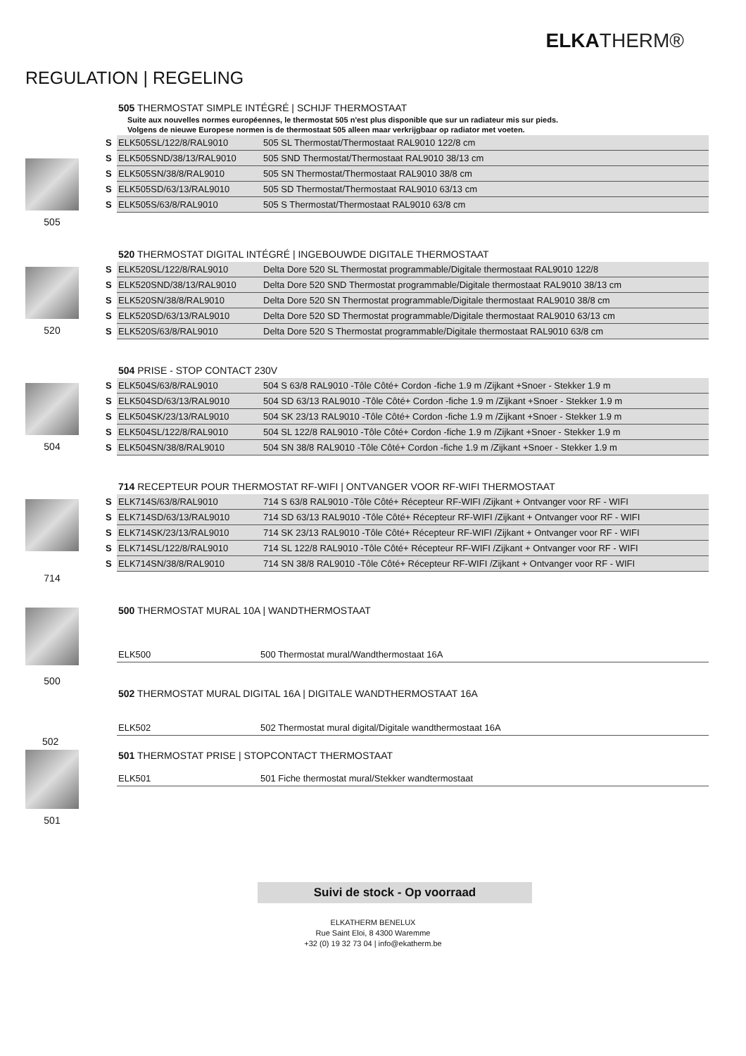ELKATHERM®
REGULATION | REGELING
505 505 THERMOSTAT SIMPLE INTÉGRÉ | SCHIJF THERMOSTAAT
Suite aux nouvelles normes européennes, le thermostat 505 n'est plus disponible que sur un radiateur mis sur pieds.
Volgens de nieuwe Europese normen is de thermostaat 505 alleen maar verkrijgbaar op radiator met voeten.
| S | ELK505SL/122/8/RAL9010 | 505 SL Thermostat/Thermostaat RAL9010 122/8 cm |
| S | ELK505SND/38/13/RAL9010 | 505 SND Thermostat/Thermostaat RAL9010 38/13 cm |
| S | ELK505SN/38/8/RAL9010 | 505 SN Thermostat/Thermostaat RAL9010 38/8 cm |
| S | ELK505SD/63/13/RAL9010 | 505 SD Thermostat/Thermostaat RAL9010 63/13 cm |
| S | ELK505S/63/8/RAL9010 | 505 S Thermostat/Thermostaat RAL9010 63/8 cm |
520 520 THERMOSTAT DIGITAL INTÉGRÉ | INGEBOUWDE DIGITALE THERMOSTAAT
| S | ELK520SL/122/8/RAL9010 | Delta Dore 520 SL Thermostat programmable/Digitale thermostaat RAL9010 122/8 |
| S | ELK520SND/38/13/RAL9010 | Delta Dore 520 SND Thermostat programmable/Digitale thermostaat RAL9010 38/13 cm |
| S | ELK520SN/38/8/RAL9010 | Delta Dore 520 SN Thermostat programmable/Digitale thermostaat RAL9010 38/8 cm |
| S | ELK520SD/63/13/RAL9010 | Delta Dore 520 SD Thermostat programmable/Digitale thermostaat RAL9010 63/13 cm |
| S | ELK520S/63/8/RAL9010 | Delta Dore 520 S Thermostat programmable/Digitale thermostaat RAL9010 63/8 cm |
504 504 PRISE - STOP CONTACT 230V
| S | ELK504S/63/8/RAL9010 | 504 S 63/8 RAL9010 -Tôle Côté+ Cordon -fiche 1.9 m /Zijkant +Snoer - Stekker 1.9 m |
| S | ELK504SD/63/13/RAL9010 | 504 SD 63/13 RAL9010 -Tôle Côté+ Cordon -fiche 1.9 m /Zijkant +Snoer - Stekker 1.9 m |
| S | ELK504SK/23/13/RAL9010 | 504 SK 23/13 RAL9010 -Tôle Côté+ Cordon -fiche 1.9 m /Zijkant +Snoer - Stekker 1.9 m |
| S | ELK504SL/122/8/RAL9010 | 504 SL 122/8 RAL9010 -Tôle Côté+ Cordon -fiche 1.9 m /Zijkant +Snoer - Stekker 1.9 m |
| S | ELK504SN/38/8/RAL9010 | 504 SN 38/8 RAL9010 -Tôle Côté+ Cordon -fiche 1.9 m /Zijkant +Snoer - Stekker 1.9 m |
714 714 RECEPTEUR POUR THERMOSTAT RF-WIFI | ONTVANGER VOOR RF-WIFI THERMOSTAAT
| S | ELK714S/63/8/RAL9010 | 714 S 63/8 RAL9010 -Tôle Côté+ Récepteur RF-WIFI /Zijkant + Ontvanger voor RF - WIFI |
| S | ELK714SD/63/13/RAL9010 | 714 SD 63/13 RAL9010 -Tôle Côté+ Récepteur RF-WIFI /Zijkant + Ontvanger voor RF - WIFI |
| S | ELK714SK/23/13/RAL9010 | 714 SK 23/13 RAL9010 -Tôle Côté+ Récepteur RF-WIFI /Zijkant + Ontvanger voor RF - WIFI |
| S | ELK714SL/122/8/RAL9010 | 714 SL 122/8 RAL9010 -Tôle Côté+ Récepteur RF-WIFI /Zijkant + Ontvanger voor RF - WIFI |
| S | ELK714SN/38/8/RAL9010 | 714 SN 38/8 RAL9010 -Tôle Côté+ Récepteur RF-WIFI /Zijkant + Ontvanger voor RF - WIFI |
500 500 THERMOSTAT MURAL 10A | WANDTHERMOSTAAT
| | ELK500 | 500 Thermostat mural/Wandthermostaat 16A |
502 THERMOSTAT MURAL DIGITAL 16A | DIGITALE WANDTHERMOSTAAT 16A
| | ELK502 | 502 Thermostat mural digital/Digitale wandthermostaat 16A |
502
501 501 THERMOSTAT PRISE | STOPCONTACT THERMOSTAAT
| | ELK501 | 501 Fiche thermostat mural/Stekker wandtermostaat |
Suivi de stock - Op voorraad
ELKATHERM BENELUX
Rue Saint Eloi, 8 4300 Waremme
+32 (0) 19 32 73 04 | info@ekatherm.be